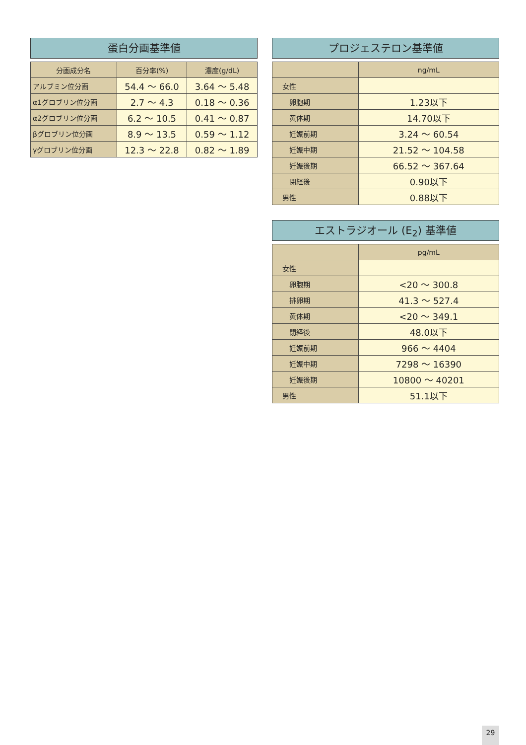蛋白分画基準値
| 分画成分名 | 百分率(%) | 濃度(g/dL) |
| --- | --- | --- |
| アルブミン位分画 | 54.4 ～ 66.0 | 3.64 ～ 5.48 |
| α1グロブリン位分画 | 2.7 ～ 4.3 | 0.18 ～ 0.36 |
| α2グロブリン位分画 | 6.2 ～ 10.5 | 0.41 ～ 0.87 |
| βグロブリン位分画 | 8.9 ～ 13.5 | 0.59 ～ 1.12 |
| γグロブリン位分画 | 12.3 ～ 22.8 | 0.82 ～ 1.89 |
プロジェステロン基準値
| | ng/mL |
| --- | --- |
| 女性 | |
| 卵胞期 | 1.23以下 |
| 黄体期 | 14.70以下 |
| 妊娠前期 | 3.24 ～ 60.54 |
| 妊娠中期 | 21.52 ～ 104.58 |
| 妊娠後期 | 66.52 ～ 367.64 |
| 閉経後 | 0.90以下 |
| 男性 | 0.88以下 |
エストラジオール (E<sub>2</sub>) 基準値
| | pg/mL |
| --- | --- |
| 女性 | |
| 卵胞期 | <20 ～ 300.8 |
| 排卵期 | 41.3 ～ 527.4 |
| 黄体期 | <20 ～ 349.1 |
| 閉経後 | 48.0以下 |
| 妊娠前期 | 966 ～ 4404 |
| 妊娠中期 | 7298 ～ 16390 |
| 妊娠後期 | 10800 ～ 40201 |
| 男性 | 51.1以下 |
29